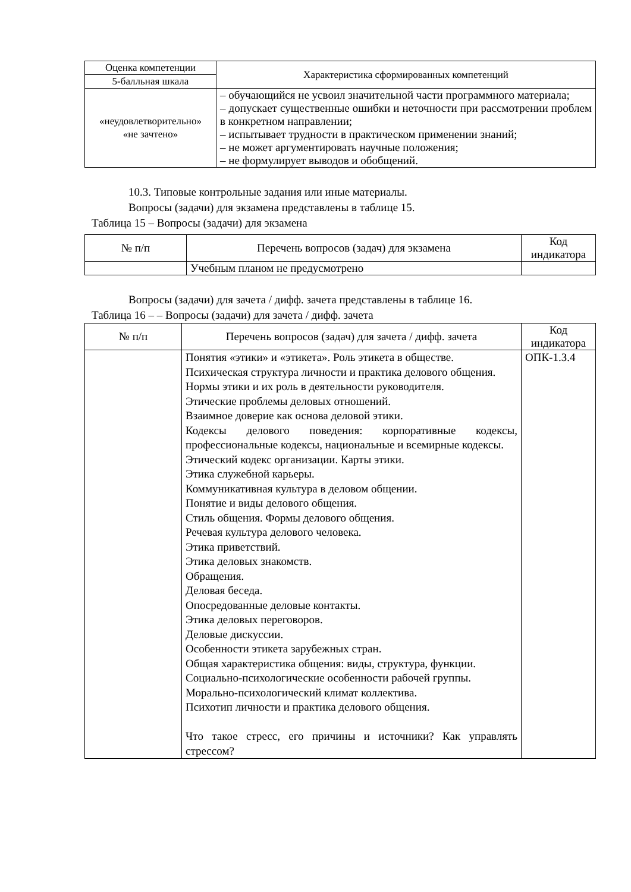| Оценка компетенции | Характеристика сформированных компетенций |
| --- | --- |
| 5-балльная шкала | |
| «неудовлетворительно» «не зачтено» | – обучающийся не усвоил значительной части программного материала; – допускает существенные ошибки и неточности при рассмотрении проблем в конкретном направлении; – испытывает трудности в практическом применении знаний; – не может аргументировать научные положения; – не формулирует выводов и обобщений. |
10.3. Типовые контрольные задания или иные материалы.
Вопросы (задачи) для экзамена представлены в таблице 15.
Таблица 15 – Вопросы (задачи) для экзамена
| № п/п | Перечень вопросов (задач) для экзамена | Код индикатора |
| --- | --- | --- |
| | Учебным планом не предусмотрено | |
Вопросы (задачи) для зачета / дифф. зачета представлены в таблице 16.
Таблица 16 – – Вопросы (задачи) для зачета / дифф. зачета
| № п/п | Перечень вопросов (задач) для зачета / дифф. зачета | Код индикатора |
| --- | --- | --- |
| | Понятия «этики» и «этикета». Роль этикета в обществе. Психическая структура личности и практика делового общения. Нормы этики и их роль в деятельности руководителя. Этические проблемы деловых отношений. Взаимное доверие как основа деловой этики. Кодексы делового поведения: корпоративные кодексы, профессиональные кодексы, национальные и всемирные кодексы. Этический кодекс организации. Карты этики. Этика служебной карьеры. Коммуникативная культура в деловом общении. Понятие и виды делового общения. Стиль общения. Формы делового общения. Речевая культура делового человека. Этика приветствий. Этика деловых знакомств. Обращения. Деловая беседа. Опосредованные деловые контакты. Этика деловых переговоров. Деловые дискуссии. Особенности этикета зарубежных стран. Общая характеристика общения: виды, структура, функции. Социально-психологические особенности рабочей группы. Морально-психологический климат коллектива. Психотип личности и практика делового общения. Что такое стресс, его причины и источники? Как управлять стрессом? | ОПК-1.З.4 |